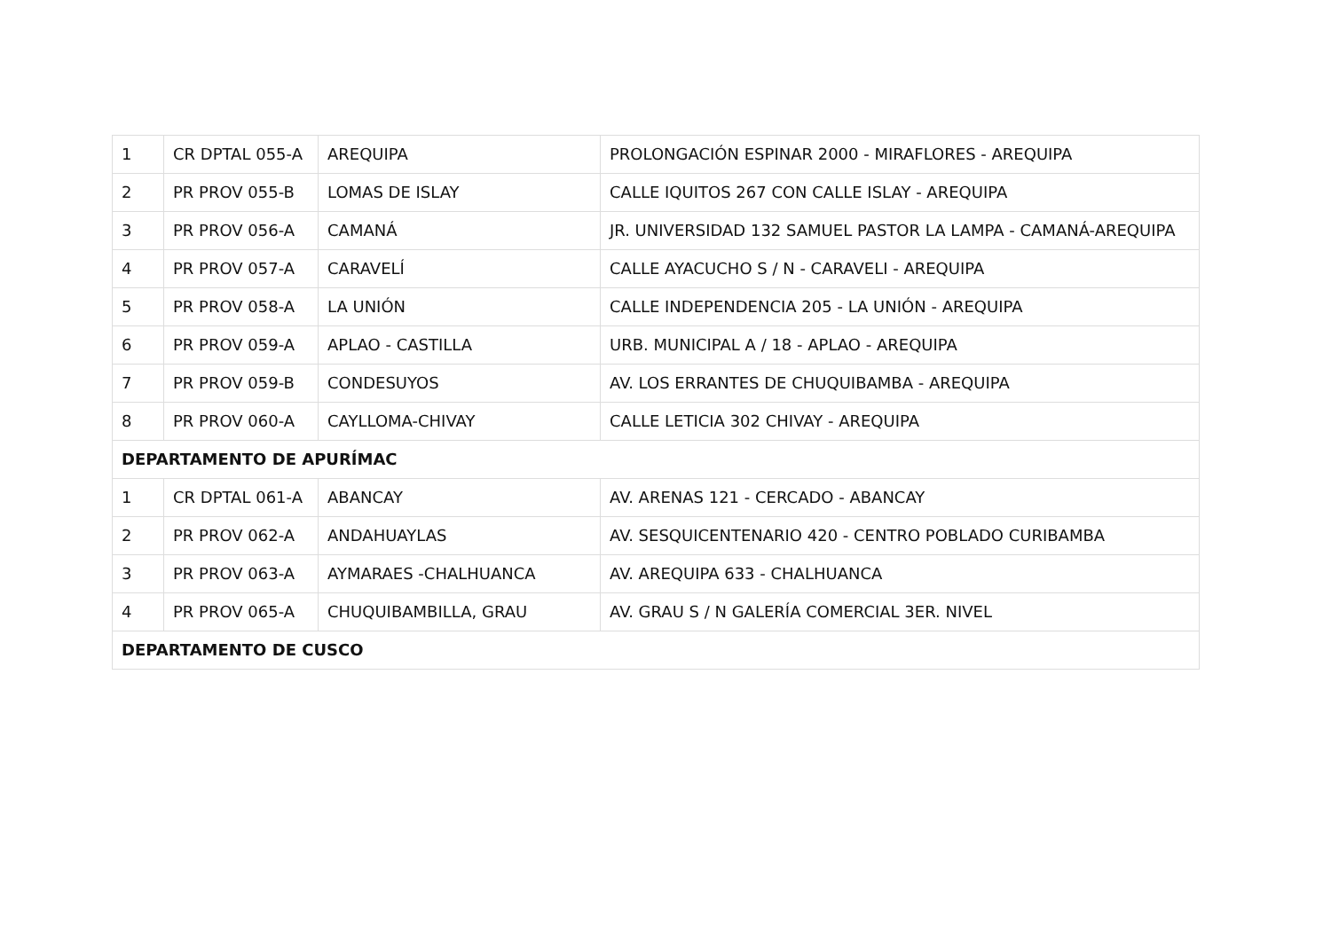| 1 | CR DPTAL 055-A | AREQUIPA | PROLONGACIÓN ESPINAR 2000 - MIRAFLORES - AREQUIPA |
| 2 | PR PROV 055-B | LOMAS DE ISLAY | CALLE IQUITOS 267 CON CALLE ISLAY - AREQUIPA |
| 3 | PR PROV 056-A | CAMANÁ | JR. UNIVERSIDAD 132 SAMUEL PASTOR LA LAMPA - CAMANÁ-AREQUIPA |
| 4 | PR PROV 057-A | CARAVELÍ | CALLE AYACUCHO S / N - CARAVELI - AREQUIPA |
| 5 | PR PROV 058-A | LA UNIÓN | CALLE INDEPENDENCIA 205 - LA UNIÓN - AREQUIPA |
| 6 | PR PROV 059-A | APLAO - CASTILLA | URB. MUNICIPAL A / 18 - APLAO - AREQUIPA |
| 7 | PR PROV 059-B | CONDESUYOS | AV. LOS ERRANTES DE CHUQUIBAMBA - AREQUIPA |
| 8 | PR PROV 060-A | CAYLLOMA-CHIVAY | CALLE LETICIA 302 CHIVAY - AREQUIPA |
| DEPARTAMENTO DE APURÍMAC | | | |
| 1 | CR DPTAL 061-A | ABANCAY | AV. ARENAS 121 - CERCADO - ABANCAY |
| 2 | PR PROV 062-A | ANDAHUAYLAS | AV. SESQUICENTENARIO 420 - CENTRO POBLADO CURIBAMBA |
| 3 | PR PROV 063-A | AYMARAES -CHALHUANCA | AV. AREQUIPA 633 - CHALHUANCA |
| 4 | PR PROV 065-A | CHUQUIBAMBILLA, GRAU | AV. GRAU S / N GALERÍA COMERCIAL 3ER. NIVEL |
| DEPARTAMENTO DE CUSCO | | | |